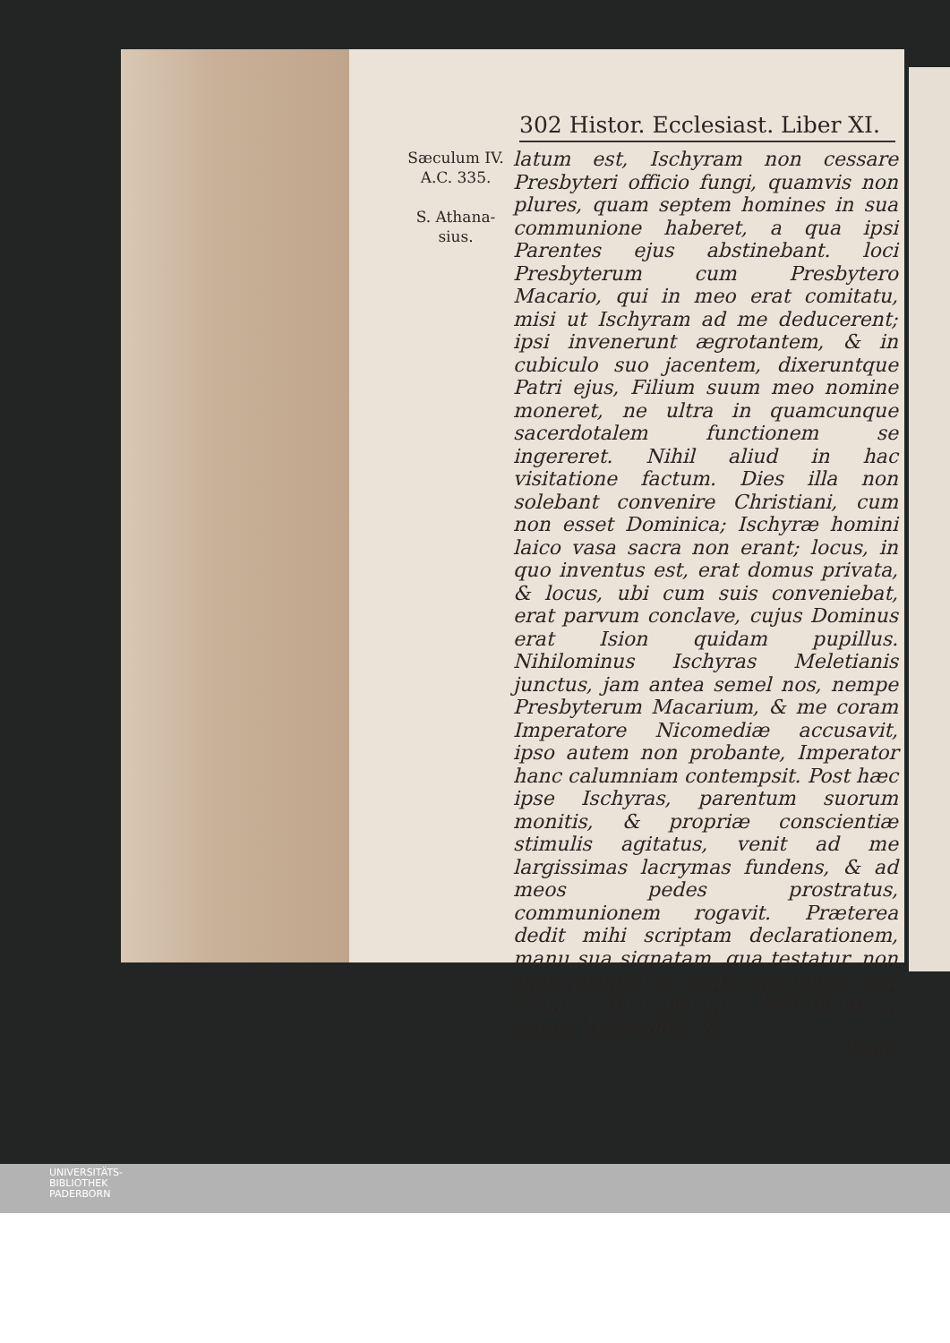302 Histor. Ecclesiast. Liber XI.
Sæculum IV.
A.C. 335.
S. Athana-
sius.
latum est, Ischyram non cessare Presbyteri officio fungi, quamvis non plures, quam septem homines in sua communione haberet, a qua ipsi Parentes ejus abstinebant. loci Presbyterum cum Presbytero Macario, qui in meo erat comitatu, misi ut Ischyram ad me deducerent; ipsi invenerunt ægrotantem, & in cubiculo suo jacentem, dixeruntque Patri ejus, Filium suum meo nomine moneret, ne ultra in quamcunque sacerdotalem functionem se ingereret. Nihil aliud in hac visitatione factum. Dies illa non solebant convenire Christiani, cum non esset Dominica; Ischyræ homini laico vasa sacra non erant; locus, in quo inventus est, erat domus privata, & locus, ubi cum suis conveniebat, erat parvum conclave, cujus Dominus erat Ision quidam pupillus. Nihilominus Ischyras Meletianis junctus, jam antea semel nos, nempe Presbyterum Macarium, & me coram Imperatore Nicomediæ accusavit, ipso autem non probante, Imperator hanc calumniam contempsit. Post hæc ipse Ischyras, parentum suorum monitis, & propriæ conscientiæ stimulis agitatus, venit ad me largissimas lacrymas fundens, & ad meos pedes prostratus, communionem rogavit. Præterea dedit mihi scriptam declarationem, manu sua signatam, qua testatur, non motu proprio se contra me egisse, sed trium Episcoporum Meletianorum Isaaci, Heraclidis, &
Isaac
UNIVERSITÄTS-
BIBLIOTHEK
PADERBORN